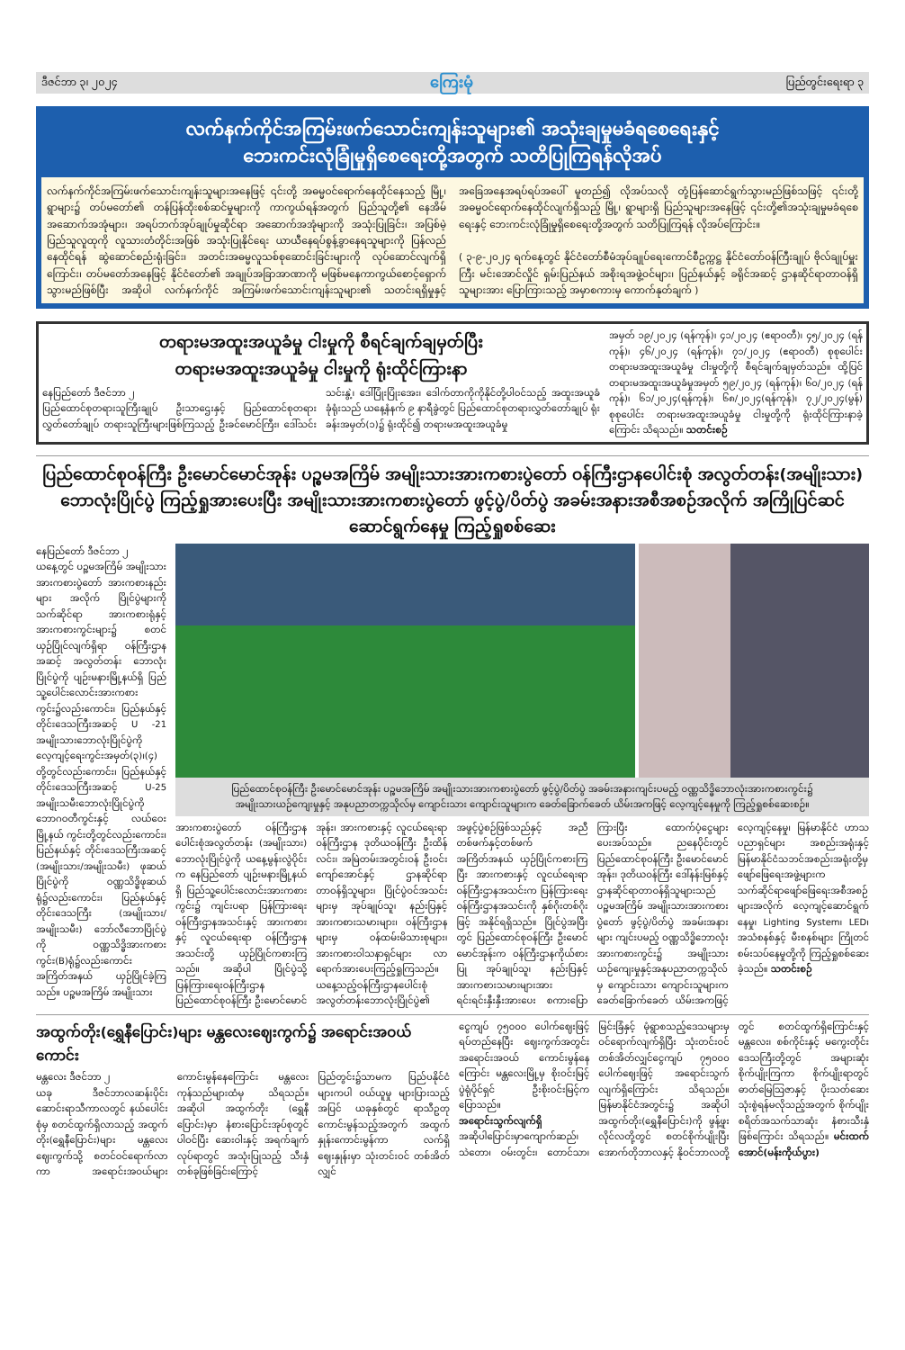ဒီဇင်ဘာ ၃၊ ၂၀၂၄ ကြေးမုံ ပြည်တွင်းရေးရာ ၃
လက်နက်ကိုင်အကြမ်းဖက်သောင်းကျန်းသူများ၏ အသုံးချမှုမခံရစေရေးနှင့်
ဘေးကင်းလုံခြုံမှုရှိစေရေးတို့အတွက် သတိပြုကြရန်လိုအပ်
လက်နက်ကိုင်အကြမ်းဖက်သောင်းကျန်းသူများအနေဖြင့် ၎င်းတို့ အဓမ္မဝင်ရောက်နေထိုင်နေသည့် မြို့၊ ရွာများ၌ တပ်မတော်၏ တန်ပြန်ထိုးစစ်ဆင်မှုများကို ကာကွယ်ရန်အတွက် ပြည်သူတို့၏ နေအိမ်အဆောက်အအုံများ၊ အရပ်ဘက်အုပ်ချုပ်မှုဆိုင်ရာ အဆောက်အအုံများကို အသုံးပြုခြင်း၊ အပြစ်မဲ့ပြည်သူလူထုကို လူသားတံတိုင်းအဖြစ် အသုံးပြုနိုင်ရေး ယာယီနေရပ်စွန့်ခွာနေရသူများကို ပြန်လည်နေထိုင်ရန် ဆွဲဆောင်စည်းရုံးခြင်း၊ အတင်းအဓမ္မလူသစ်စုဆောင်းခြင်းများကို လုပ်ဆောင်လျက်ရှိကြောင်း၊ တပ်မတော်အနေဖြင့် နိုင်ငံတော်၏ အချုပ်အခြာအာဏာကို မဖြစ်မနေကာကွယ်စောင့်ရှောက်သွားမည်ဖြစ်ပြီး အဆိုပါ လက်နက်ကိုင် အကြမ်းဖက်သောင်းကျန်းသူများ၏ သတင်းရရှိမှုနှင့် အခြေအနေအရပ်ရပ်အပေါ် မူတည်၍ လိုအပ်သလို တုံ့ပြန်ဆောင်ရွက်သွားမည်ဖြစ်သဖြင့် ၎င်းတို့ အဓမ္မဝင်ရောက်နေထိုင်လျက်ရှိသည့် မြို့၊ ရွာများရှိ ပြည်သူများအနေဖြင့် ၎င်းတို့၏အသုံးချမှုမခံရစေရေးနှင့် ဘေးကင်းလုံခြုံမှုရှိစေရေးတို့အတွက် သတိပြုကြရန် လိုအပ်ကြောင်း။
( ၃-၉-၂၀၂၄ ရက်နေ့တွင် နိုင်ငံတော်စီမံအုပ်ချုပ်ရေးကောင်စီဥက္ကဋ္ဌ နိုင်ငံတော်ဝန်ကြီးချုပ် ဗိုလ်ချုပ်မှူးကြီး မင်းအောင်လှိုင် ရှမ်းပြည်နယ် အစိုးရအဖွဲ့ဝင်များ၊ ပြည်နယ်နှင့် ခရိုင်အဆင့် ဌာနဆိုင်ရာတာဝန်ရှိသူများအား ပြောကြားသည့် အမှာစကားမှ ကောက်နုတ်ချက် )
တရားမအထူးအယူခံမှု ငါးမှုကို စီရင်ချက်ချမှတ်ပြီး
တရားမအထူးအယူခံမှု ငါးမှုကို ရုံးထိုင်ကြားနာ
နေပြည်တော် ဒီဇင်ဘာ ၂
ပြည်ထောင်စုတရားသူကြီးချုပ် ဦးသာဌေးနှင့် ပြည်ထောင်စုတရားလွှတ်တော်ချုပ် တရားသူကြီးများဖြစ်ကြသည့် ဦးခင်မောင်ကြီး၊ ဒေါ်သင်းသင်းနွဲ့၊ ဒေါ်ပြုံးပြုံးအေး၊ ဒေါက်တာကိုကိုနိုင်တို့ပါဝင်သည့် အထူးအယူခံခုံရုံးသည် ယနေ့နံနက် ၉ နာရီခွဲတွင် ပြည်ထောင်စုတရားလွှတ်တော်ချုပ် ရုံးခန်းအမှတ်(၁)၌ ရုံးထိုင်၍ တရားမအထူးအယူခံမှု
အမှတ် ၁၉/၂၀၂၄ (ရန်ကုန်)၊ ၄၁/၂၀၂၄ (ဧရာဝတီ)၊ ၄၅/၂၀၂၄ (ရန်ကုန်)၊ ၄၆/၂၀၂၄ (ရန်ကုန်)၊ ၇၁/၂၀၂၄ (ဧရာဝတီ) စုစုပေါင်း တရားမအထူးအယူခံမှု ငါးမှုတို့ကို စီရင်ချက်ချမှတ်သည်။ ထို့ပြင် တရားမအထူးအယူခံမှုအမှတ် ၅၉/၂၀၂၄ (ရန်ကုန်)၊ ၆၀/၂၀၂၄ (ရန်ကုန်)၊ ၆၁/၂၀၂၄(ရန်ကုန်)၊ ၆၈/၂၀၂၄(ရန်ကုန်)၊ ၇၂/၂၀၂၄(မွန်) စုစုပေါင်း တရားမအထူးအယူခံမှု ငါးမှုတို့ကို ရုံးထိုင်ကြားနာခဲ့ကြောင်း သိရသည်။ သတင်းစဉ်
ပြည်ထောင်စုဝန်ကြီး ဦးမောင်မောင်အုန်း ပဉ္စမအကြိမ် အမျိုးသားအားကစားပွဲတော် ဝန်ကြီးဌာနပေါင်းစုံ အလွတ်တန်း(အမျိုးသား) ဘောလုံးပြိုင်ပွဲ ကြည့်ရှုအားပေးပြီး အမျိုးသားအားကစားပွဲတော် ဖွင့်ပွဲ/ပိတ်ပွဲ အခမ်းအနားအစီအစဉ်အလိုက် အကြိုပြင်ဆင်ဆောင်ရွက်နေမှု ကြည့်ရှုစစ်ဆေး
နေပြည်တော် ဒီဇင်ဘာ ၂
ယနေ့တွင် ပဉ္စမအကြိမ် အမျိုးသား အားကစားပွဲတော် အားကစားနည်းများ အလိုက် ပြိုင်ပွဲများကို သက်ဆိုင်ရာ အားကစားရုံနှင့် အားကစားကွင်းများ၌ စတင်ယှဉ်ပြိုင်လျက်ရှိရာ ဝန်ကြီးဌာနအဆင့် အလွတ်တန်း ဘောလုံးပြိုင်ပွဲကို ပျဉ်းမနားမြို့နယ်ရှိ ပြည်သူ့ပေါင်းလောင်းအားကစားကွင်း၌လည်းကောင်း၊ ပြည်နယ်နှင့် တိုင်းဒေသကြီးအဆင့် U -21 အမျိုးသားဘောလုံးပြိုင်ပွဲကို လေ့ကျင့်ရေးကွင်းအမှတ်(၃)၊(၄) တို့တွင်လည်းကောင်း၊ ပြည်နယ်နှင့် တိုင်းဒေသကြီးအဆင့် U-25 အမျိုးသမီးဘောလုံးပြိုင်ပွဲကို ဘောဂဝတီကွင်းနှင့် လယ်ဝေးမြို့နယ် ကွင်းတို့တွင်လည်းကောင်း၊ ပြည်နယ်နှင့် တိုင်းဒေသကြီးအဆင့် (အမျိုးသား/အမျိုးသမီး) ဖုဆယ်ပြိုင်ပွဲကို ဝဏ္ဏသိဒ္ဓိဖုဆယ်ရုံ၌လည်းကောင်း၊ ပြည်နယ်နှင့် တိုင်းဒေသကြီး (အမျိုးသား/အမျိုးသမီး) ဘော်လီဘောပြိုင်ပွဲကို ဝဏ္ဏသိဒ္ဓိအားကစားကွင်း(B)ရုံ၌လည်းကောင်း အကြိတ်အနယ် ယှဉ်ပြိုင်ခဲ့ကြသည်။ ပဉ္စမအကြိမ် အမျိုးသား
ပြည်ထောင်စုဝန်ကြီး ဦးမောင်မောင်အုန်း ပဉ္စမအကြိမ် အမျိုးသားအားကစားပွဲတော် ဖွင့်ပွဲ/ပိတ်ပွဲ အခမ်းအနားကျင်းပမည့် ဝဏ္ဏသိဒ္ဓိဘောလုံးအားကစားကွင်း၌ အမျိုးသားယဉ်ကျေးမှုနှင့် အနုပညာတက္ကသိုလ်မှ ကျောင်းသား ကျောင်းသူများက ခေတ်ခြောက်ခေတ် ယိမ်းအကဖြင့် လေ့ကျင့်နေမှုကို ကြည့်ရှုစစ်ဆေးစဉ်။
အားကစားပွဲတော် ဝန်ကြီးဌာနပေါင်းစုံအလွတ်တန်း (အမျိုးသား) ဘောလုံးပြိုင်ပွဲကို ယနေ့မွန်းလွဲပိုင်းက နေပြည်တော် ပျဉ်းမနားမြို့နယ်ရှိ ပြည်သူ့ပေါင်းလောင်းအားကစားကွင်း၌ ကျင်းပရာ ပြန်ကြားရေးဝန်ကြီးဌာနအသင်းနှင့် အားကစားနှင့် လူငယ်ရေးရာ ဝန်ကြီးဌာနအသင်းတို့ ယှဉ်ပြိုင်ကစားကြသည်။ အဆိုပါ ပြိုင်ပွဲသို့ ပြန်ကြားရေးဝန်ကြီးဌာန ပြည်ထောင်စုဝန်ကြီး ဦးမောင်မောင်အုန်း၊ အားကစားနှင့် လူငယ်ရေးရာဝန်ကြီးဌာန ဒုတိယဝန်ကြီး ဦးထိန်လင်း၊ အမြဲတမ်းအတွင်းဝန် ဦးဝင်းကျော်အောင်နှင့် ဌာနဆိုင်ရာတာဝန်ရှိသူများ၊ ပြိုင်ပွဲဝင်အသင်းများမှ အုပ်ချုပ်သူ၊ နည်းပြနှင့် အားကစားသမားများ၊ ဝန်ကြီးဌာနများမှ ဝန်ထမ်းမိသားစုများ၊ အားကစားဝါသနာရှင်များ လာရောက်အားပေးကြည့်ရှုကြသည်။ ယနေ့သည့်ဝန်ကြီးဌာနပေါင်းစုံ အလွတ်တန်းဘောလုံးပြိုင်ပွဲ၏ အဖွင့်ပွဲစဉ်ဖြစ်သည်နှင့် အညီ တစ်ဖက်နှင့်တစ်ဖက် အကြိတ်အနယ် ယှဉ်ပြိုင်ကစားကြပြီး အားကစားနှင့် လူငယ်ရေးရာ ဝန်ကြီးဌာနအသင်းက ပြန်ကြားရေးဝန်ကြီးဌာနအသင်းကို နှစ်ဂိုးတစ်ဂိုးဖြင့် အနိုင်ရရှိသည်။ ပြိုင်ပွဲအပြီးတွင် ပြည်ထောင်စုဝန်ကြီး ဦးမောင်မောင်အုန်းက ဝန်ကြီးဌာနကိုယ်စားပြု အုပ်ချုပ်သူ၊ နည်းပြနှင့် အားကစားသမားများအား ရင်းရင်းနှီးနှီးအားပေး စကားပြောကြားပြီး ထောက်ပံ့ငွေများ ပေးအပ်သည်။ ညနေပိုင်းတွင် ပြည်ထောင်စုဝန်ကြီး ဦးမောင်မောင်အုန်း၊ ဒုတိယဝန်ကြီး ဒေါ်နန်းမြစ်နှင့် ဌာနဆိုင်ရာတာဝန်ရှိသူများသည် ပဉ္စမအကြိမ် အမျိုးသားအားကစားပွဲတော် ဖွင့်ပွဲ/ပိတ်ပွဲ အခမ်းအနားများ ကျင်းပမည့် ဝဏ္ဏသိဒ္ဓိဘောလုံးအားကစားကွင်း၌ အမျိုးသားယဉ်ကျေးမှုနှင့်အနုပညာတက္ကသိုလ်မှ ကျောင်းသား ကျောင်းသူများက ခေတ်ခြောက်ခေတ် ယိမ်းအကဖြင့် လေ့ကျင့်နေမှု၊ မြန်မာနိုင်ငံ ဟာသပညာရှင်များ အစည်းအရုံးနှင့် မြန်မာနိုင်ငံသဘင်အစည်းအရုံးတို့မှ ဖျော်ဖြေရေးအဖွဲ့များက သက်ဆိုင်ရာဖျော်ဖြေရေးအစီအစဉ်များအလိုက် လေ့ကျင့်ဆောင်ရွက်နေမှု၊ Lighting System၊ LED၊ အသံစနစ်နှင့် မီးစနစ်များ ကြိုတင်စမ်းသပ်နေမှုတို့ကို ကြည့်ရှုစစ်ဆေးခဲ့သည်။ သတင်းစဉ်
အထွက်တိုး(ရွှေနီပြောင်း)များ မန္တလေးဈေးကွက်၌ အရောင်းအဝယ်ကောင်း
မန္တလေး ဒီဇင်ဘာ ၂
ယခု ဒီဇင်ဘာလဆန်းပိုင်း ဆောင်းရာသီကာလတွင် နယ်ပေါင်းစုံမှ စတင်ထွက်ရှိလာသည့် အထွက်တိုး(ရွှေနီပြောင်း)များ မန္တလေးဈေးကွက်သို့ စတင်ဝင်ရောက်လာကာ အရောင်းအဝယ်များ ကောင်းမွန်နေကြောင်း မန္တလေးကုန်သည်များထံမှ သိရသည်။ အဆိုပါ အထွက်တိုး (ရွှေနီပြောင်း)မှာ နံစားပြောင်းအုပ်စုတွင် ပါဝင်ပြီး ဆေးဝါးနှင့် အရက်ချက်လုပ်ရာတွင် အသုံးပြုသည့် သီးနှံတစ်ခုဖြစ်ခြင်းကြောင့် ပြည်တွင်း၌သာမက ပြည်ပနိုင်ငံများကပါ ဝယ်ယူမှု များပြားသည့်အပြင် ယခုနှစ်တွင် ရာသီဥတုကောင်းမွန်သည့်အတွက် အထွက်နှုန်းကောင်းမွန်ကာ လက်ရှိဈေးနှုန်းမှာ သုံးတင်းဝင် တစ်အိတ်လျှင်
ငွေကျပ် ၇၅၀၀၀ ပေါက်ဈေးဖြင့် ရပ်တည်နေပြီး ဈေးကွက်အတွင်း အရောင်းအဝယ် ကောင်းမွန်နေကြောင်း မန္တလေးမြို့မှ စိုးဝင်းမြင့်ပွဲရုံပိုင်ရှင် ဦးစိုးဝင်းမြင့်က ပြောသည်။
အရောင်းသွက်လျက်ရှိ
အဆိုပါပြောင်းမှာကျောက်ဆည်၊ သဲတော၊ ဝမ်းတွင်း၊ တောင်သာ၊ မြင်းခြံနှင့် မုံရွာစသည့်ဒေသများမှ ဝင်ရောက်လျက်ရှိပြီး သုံးတင်းဝင်တစ်အိတ်လျှင်ငွေကျပ် ၇၅၀၀၀ ပေါက်ဈေးဖြင့် အရောင်းသွက်လျက်ရှိကြောင်း သိရသည်။ မြန်မာနိုင်ငံအတွင်း၌ အဆိုပါ အထွက်တိုး(ရွှေနီပြောင်း)ကို ဖွန့်ဖူးလိုင်လတို့တွင် စတင်စိုက်ပျိုးပြီး အောက်တိုဘာလနှင့် နိုဝင်ဘာလတို့တွင် စတင်ထွက်ရှိကြောင်းနှင့် မန္တလေး၊ စစ်ကိုင်းနှင့် မကွေးတိုင်းဒေသကြီးတို့တွင် အများဆုံး စိုက်ပျိုးကြကာ စိုက်ပျိုးရာတွင် ဓာတ်မြေဩဇာနှင့် ပိုးသတ်ဆေးသုံးစွဲရန်မလိုသည့်အတွက် စိုက်ပျိုးစရိတ်အသက်သာဆုံး နံစားသီးနှံဖြစ်ကြောင်း သိရသည်။ မင်းထက်အောင်(မန်းကိုယ်ပွား)